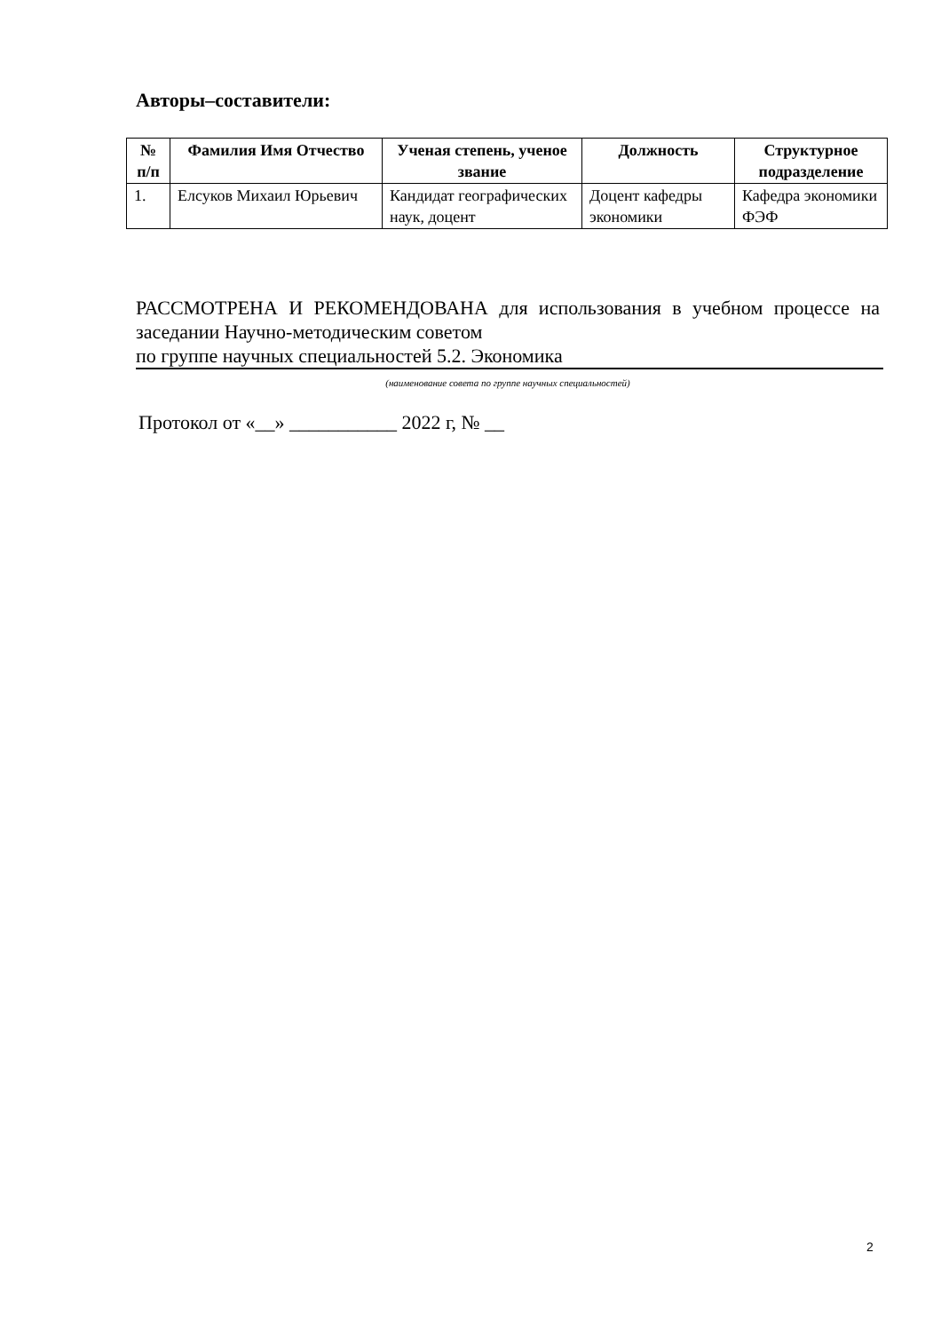Авторы–составители:
| № п/п | Фамилия Имя Отчество | Ученая степень, ученое звание | Должность | Структурное подразделение |
| --- | --- | --- | --- | --- |
| 1. | Елсуков Михаил Юрьевич | Кандидат географических наук, доцент | Доцент кафедры экономики | Кафедра экономики ФЭФ |
РАССМОТРЕНА И РЕКОМЕНДОВАНА для использования в учебном процессе на заседании Научно-методическим советом
по группе научных специальностей 5.2. Экономика
(наименование совета по группе научных специальностей)
Протокол от «__» ___________ 2022 г, № __
2